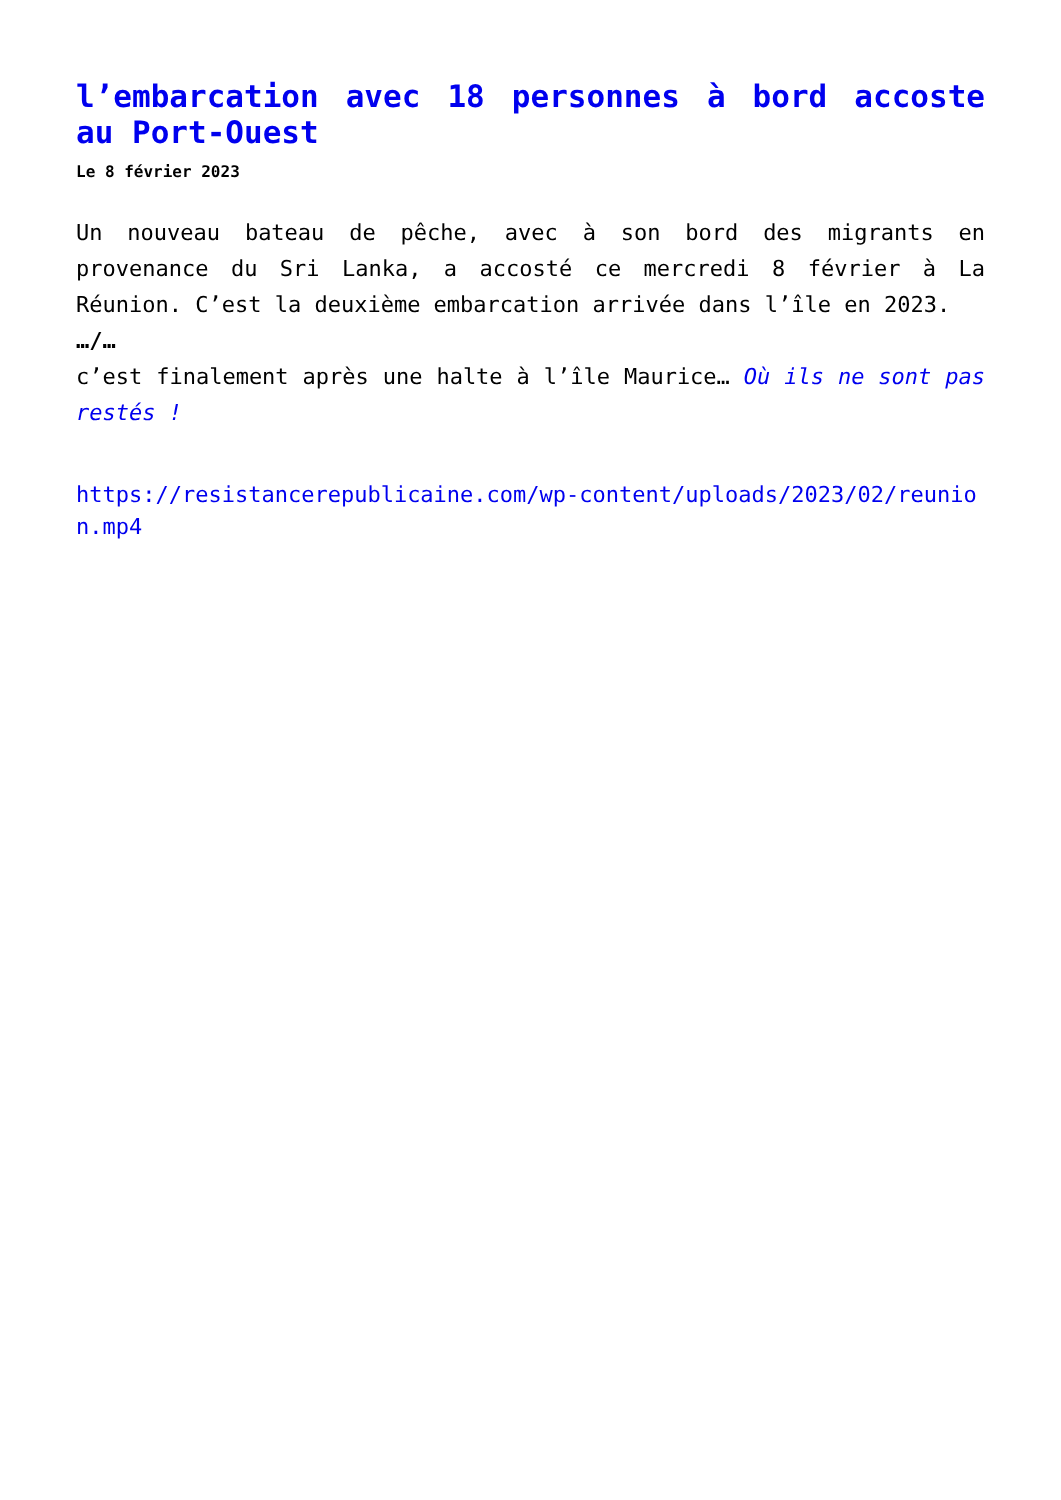l’embarcation avec 18 personnes à bord accoste au Port-Ouest
Le 8 février 2023
Un nouveau bateau de pêche, avec à son bord des migrants en provenance du Sri Lanka, a accosté ce mercredi 8 février à La Réunion. C’est la deuxième embarcation arrivée dans l’île en 2023.
…/…
c’est finalement après une halte à l’île Maurice… Où ils ne sont pas restés !
https://resistancerepublicaine.com/wp-content/uploads/2023/02/reunion.mp4